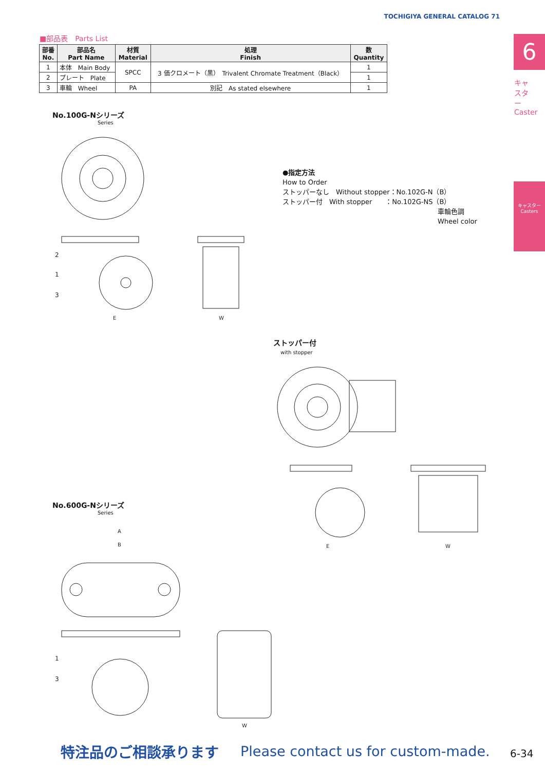TOCHIGIYA GENERAL CATALOG 71
6
キャスター Caster
キャスター Casters
■部品表　Parts List
| 部番 No. | 部品名 Part Name | 材質 Material | 処理 Finish | 数 Quantity |
| --- | --- | --- | --- | --- |
| 1 | 本体 Main Body | SPCC | 3 価クロメート（黒） Trivalent Chromate Treatment（Black） | 1 |
| 2 | プレート Plate | | | 1 |
| 3 | 車輪 Wheel | PA | 別記 As stated elsewhere | 1 |
No.100G-Nシリーズ
Series
2
1
3
E
W
●指定方法
How to Order
ストッパーなし　Without stopper：No.102G-N（B）
ストッパー付　With stopper　　：No.102G-NS（B）
車輪色調
Wheel color
ストッパー付
with stopper
E
W
No.600G-Nシリーズ
Series
A
B
1
3
W
特注品のご相談承ります
Please contact us for custom-made.
6-34